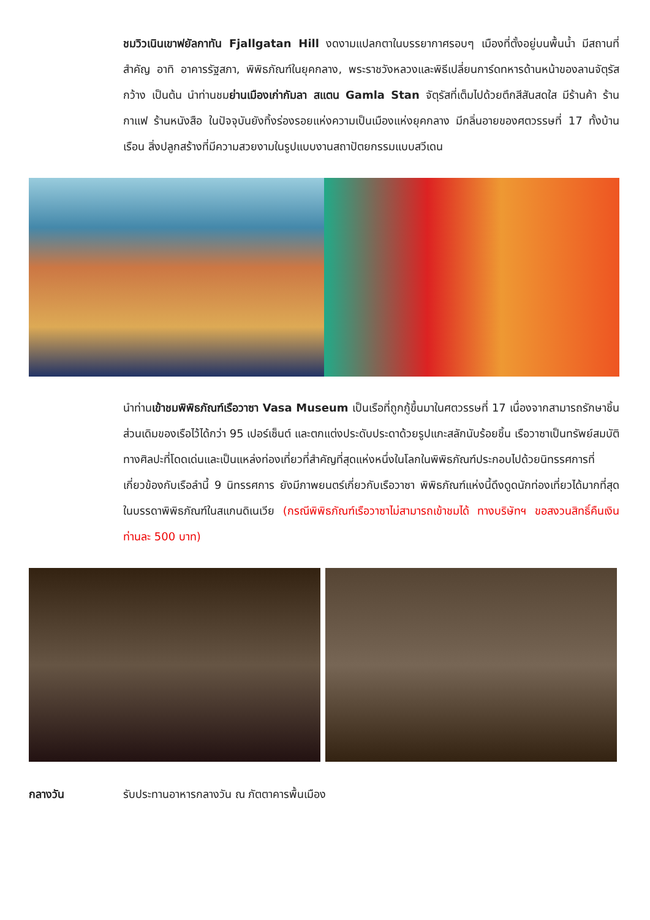ชมวิวเนินเขาฟยัลกาทัน Fjallgatan Hill งดงามแปลกตาในบรรยากาศรอบๆ เมืองที่ตั้งอยู่บนพื้นน้ำ มีสถานที่สำคัญ อาทิ อาคารรัฐสภา, พิพิธภัณฑ์ในยุคกลาง, พระราชวังหลวงและพิธีเปลี่ยนการ์ดทหารด้านหน้าของลานจัตุรัสกว้าง เป็นต้น นำท่านชมย่านเมืองเก่ากัมลา สแตน Gamla Stan จัตุรัสที่เต็มไปด้วยตึกสีสันสดใส มีร้านค้า ร้านกาแฟ ร้านหนังสือ ในปัจจุบันยังทิ้งร่องรอยแห่งความเป็นเมืองแห่งยุคกลาง มีกลิ่นอายของศตวรรษที่ 17 ทั้งบ้านเรือน สิ่งปลูกสร้างที่มีความสวยงามในรูปแบบงานสถาปัตยกรรมแบบสวีเดน
นำท่านเข้าชมพิพิธภัณฑ์เรือวาซา Vasa Museum เป็นเรือที่ถูกกู้ขึ้นมาในศตวรรษที่ 17 เนื่องจากสามารถรักษาชิ้นส่วนเดิมของเรือไว้ได้กว่า 95 เปอร์เซ็นต์ และตกแต่งประดับประดาด้วยรูปแกะสลักนับร้อยชิ้น เรือวาซาเป็นทรัพย์สมบัติทางศิลปะที่โดดเด่นและเป็นแหล่งท่องเที่ยวที่สำคัญที่สุดแห่งหนึ่งในโลกในพิพิธภัณฑ์ประกอบไปด้วยนิทรรศการที่เกี่ยวข้องกับเรือลำนี้ 9 นิทรรศการ ยังมีภาพยนตร์เกี่ยวกับเรือวาซา พิพิธภัณฑ์แห่งนี้ดึงดูดนักท่องเที่ยวได้มากที่สุดในบรรดาพิพิธภัณฑ์ในสแกนดิเนเวีย (กรณีพิพิธภัณฑ์เรือวาซาไม่สามารถเข้าชมได้ ทางบริษัทฯ ขอสงวนสิทธิ์คืนเงินท่านละ 500 บาท)
กลางวัน รับประทานอาหารกลางวัน ณ ภัตตาคารพื้นเมือง